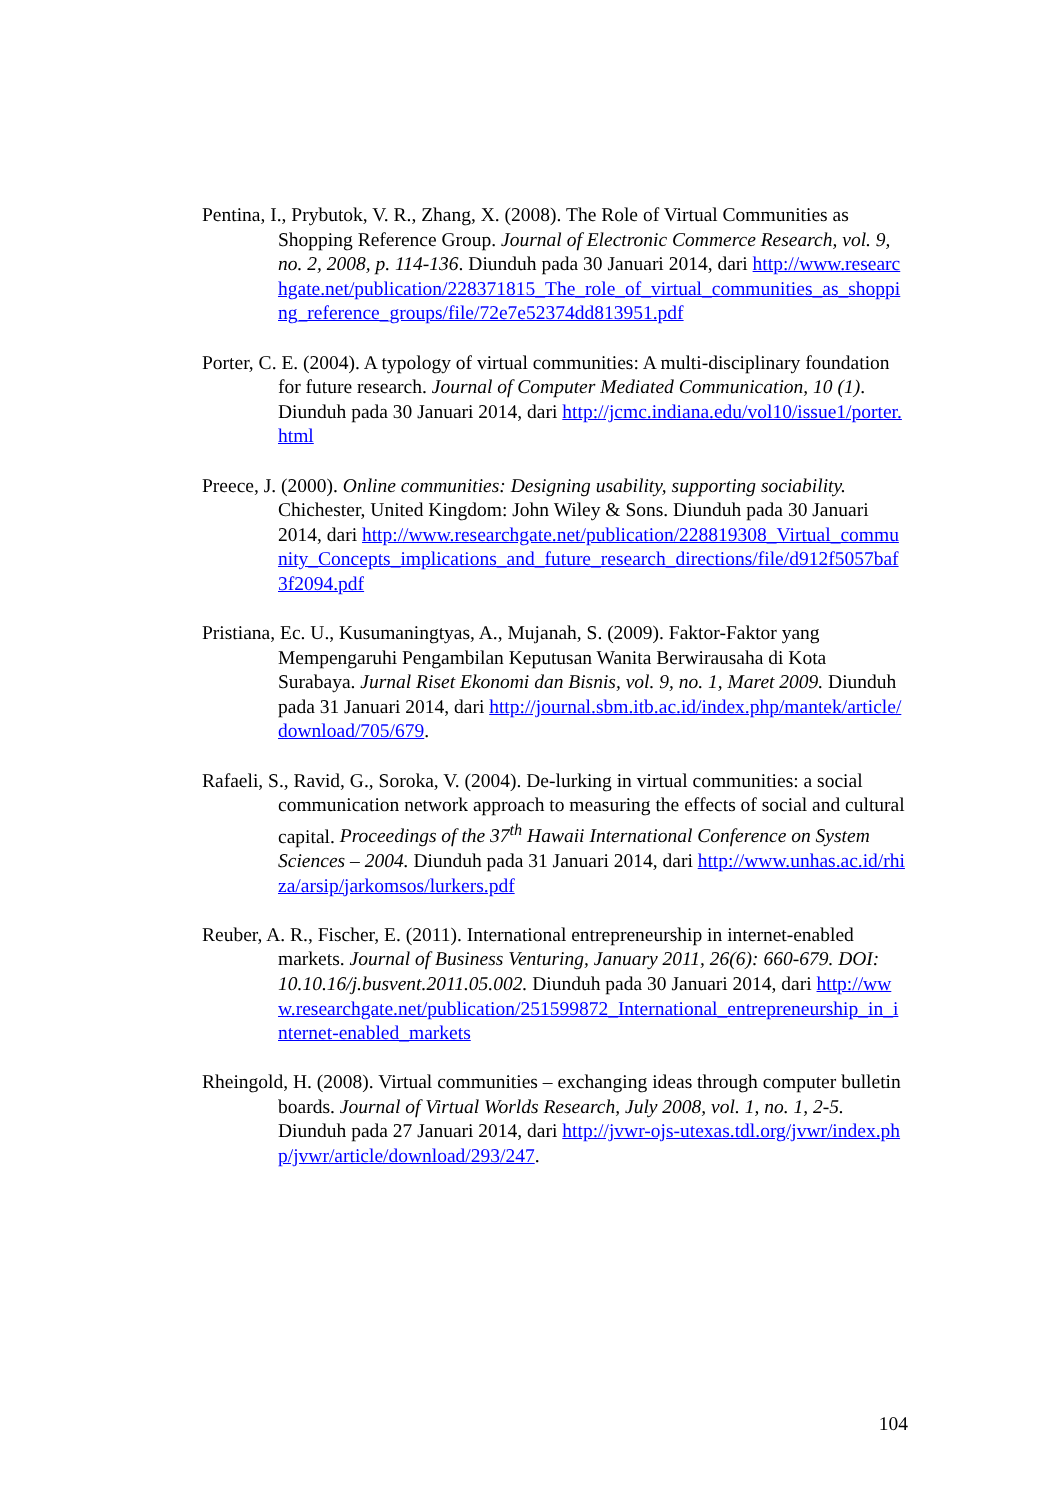Pentina, I., Prybutok, V. R., Zhang, X. (2008). The Role of Virtual Communities as Shopping Reference Group. Journal of Electronic Commerce Research, vol. 9, no. 2, 2008, p. 114-136. Diunduh pada 30 Januari 2014, dari http://www.researchgate.net/publication/228371815_The_role_of_virtual_communities_as_shopping_reference_groups/file/72e7e52374dd813951.pdf
Porter, C. E. (2004). A typology of virtual communities: A multi-disciplinary foundation for future research. Journal of Computer Mediated Communication, 10 (1). Diunduh pada 30 Januari 2014, dari http://jcmc.indiana.edu/vol10/issue1/porter.html
Preece, J. (2000). Online communities: Designing usability, supporting sociability. Chichester, United Kingdom: John Wiley & Sons. Diunduh pada 30 Januari 2014, dari http://www.researchgate.net/publication/228819308_Virtual_community_Concepts_implications_and_future_research_directions/file/d912f5057baf3f2094.pdf
Pristiana, Ec. U., Kusumaningtyas, A., Mujanah, S. (2009). Faktor-Faktor yang Mempengaruhi Pengambilan Keputusan Wanita Berwirausaha di Kota Surabaya. Jurnal Riset Ekonomi dan Bisnis, vol. 9, no. 1, Maret 2009. Diunduh pada 31 Januari 2014, dari http://journal.sbm.itb.ac.id/index.php/mantek/article/download/705/679.
Rafaeli, S., Ravid, G., Soroka, V. (2004). De-lurking in virtual communities: a social communication network approach to measuring the effects of social and cultural capital. Proceedings of the 37<sup>th</sup> Hawaii International Conference on System Sciences – 2004. Diunduh pada 31 Januari 2014, dari http://www.unhas.ac.id/rhiza/arsip/jarkomsos/lurkers.pdf
Reuber, A. R., Fischer, E. (2011). International entrepreneurship in internet-enabled markets. Journal of Business Venturing, January 2011, 26(6): 660-679. DOI: 10.10.16/j.busvent.2011.05.002. Diunduh pada 30 Januari 2014, dari http://www.researchgate.net/publication/251599872_International_entrepreneurship_in_internet-enabled_markets
Rheingold, H. (2008). Virtual communities – exchanging ideas through computer bulletin boards. Journal of Virtual Worlds Research, July 2008, vol. 1, no. 1, 2-5. Diunduh pada 27 Januari 2014, dari http://jvwr-ojs-utexas.tdl.org/jvwr/index.php/jvwr/article/download/293/247.
104